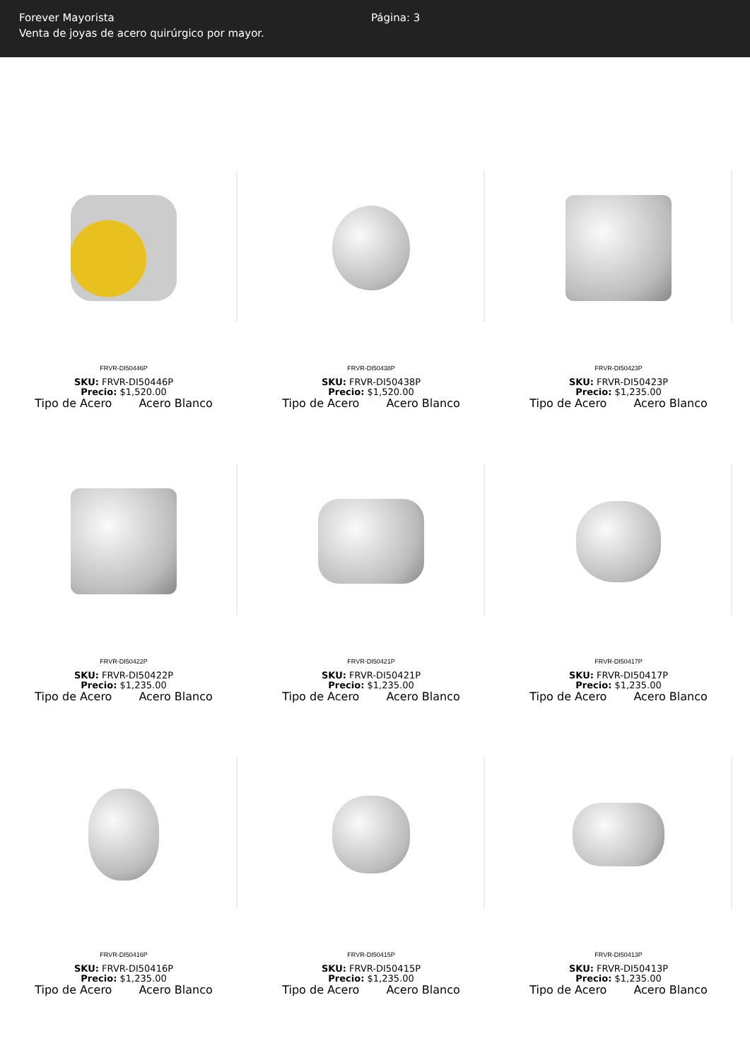Forever Mayorista
Venta de joyas de acero quirúrgico por mayor.
Página: 3
FRVR-DI50446P
SKU: FRVR-DI50446P
Precio: $1,520.00
Tipo de Acero Acero Blanco
FRVR-DI50438P
SKU: FRVR-DI50438P
Precio: $1,520.00
Tipo de Acero Acero Blanco
FRVR-DI50423P
SKU: FRVR-DI50423P
Precio: $1,235.00
Tipo de Acero Acero Blanco
FRVR-DI50422P
SKU: FRVR-DI50422P
Precio: $1,235.00
Tipo de Acero Acero Blanco
FRVR-DI50421P
SKU: FRVR-DI50421P
Precio: $1,235.00
Tipo de Acero Acero Blanco
FRVR-DI50417P
SKU: FRVR-DI50417P
Precio: $1,235.00
Tipo de Acero Acero Blanco
FRVR-DI50416P
SKU: FRVR-DI50416P
Precio: $1,235.00
Tipo de Acero Acero Blanco
FRVR-DI50415P
SKU: FRVR-DI50415P
Precio: $1,235.00
Tipo de Acero Acero Blanco
FRVR-DI50413P
SKU: FRVR-DI50413P
Precio: $1,235.00
Tipo de Acero Acero Blanco